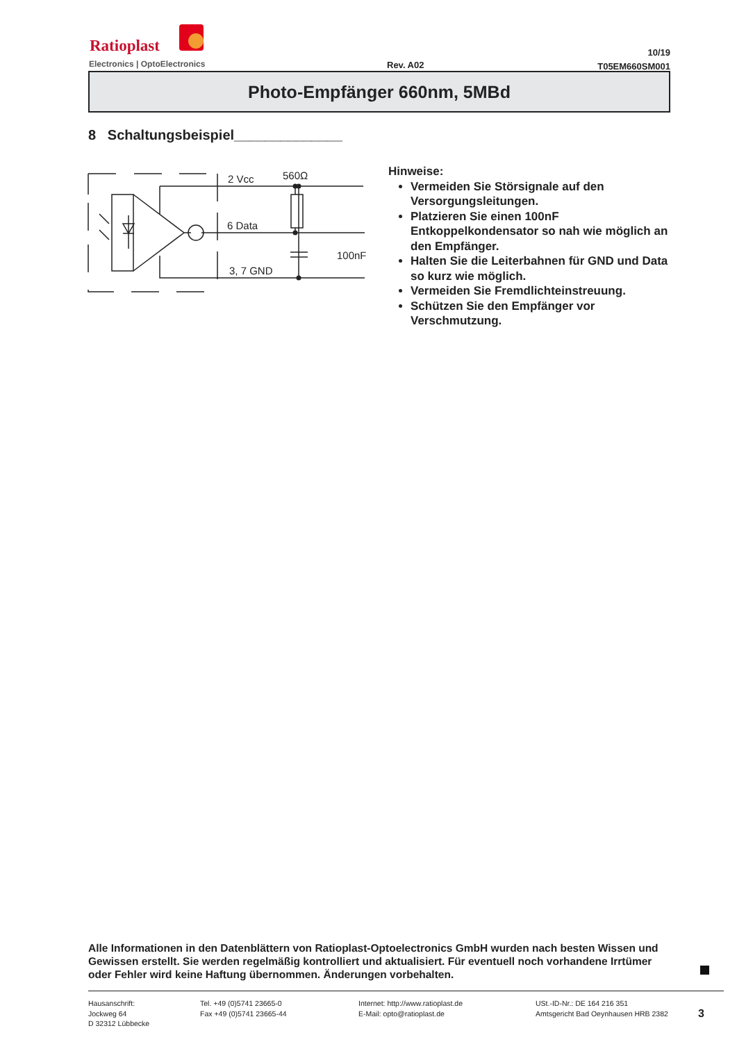Ratioplast
Electronics | OptoElectronics Rev. A02
10/19
T05EM660SM001
Photo-Empfänger 660nm, 5MBd
8 Schaltungsbeispiel______________
2 Vcc
560Ω
6 Data
100nF
3, 7 GND
Hinweise:
Vermeiden Sie Störsignale auf den Versorgungsleitungen.
Platzieren Sie einen 100nF Entkoppelkondensator so nah wie möglich an den Empfänger.
Halten Sie die Leiterbahnen für GND und Data so kurz wie möglich.
Vermeiden Sie Fremdlichteinstreuung.
Schützen Sie den Empfänger vor Verschmutzung.
Alle Informationen in den Datenblättern von Ratioplast-Optoelectronics GmbH wurden nach besten Wissen und Gewissen erstellt. Sie werden regelmäßig kontrolliert und aktualisiert. Für eventuell noch vorhandene Irrtümer oder Fehler wird keine Haftung übernommen. Änderungen vorbehalten.
Hausanschrift:
Jockweg 64
D 32312 Lübbecke
Tel. +49 (0)5741 23665-0
Fax +49 (0)5741 23665-44
Internet: http://www.ratioplast.de
E-Mail: opto@ratioplast.de
USt.-ID-Nr.: DE 164 216 351
Amtsgericht Bad Oeynhausen HRB 2382
3